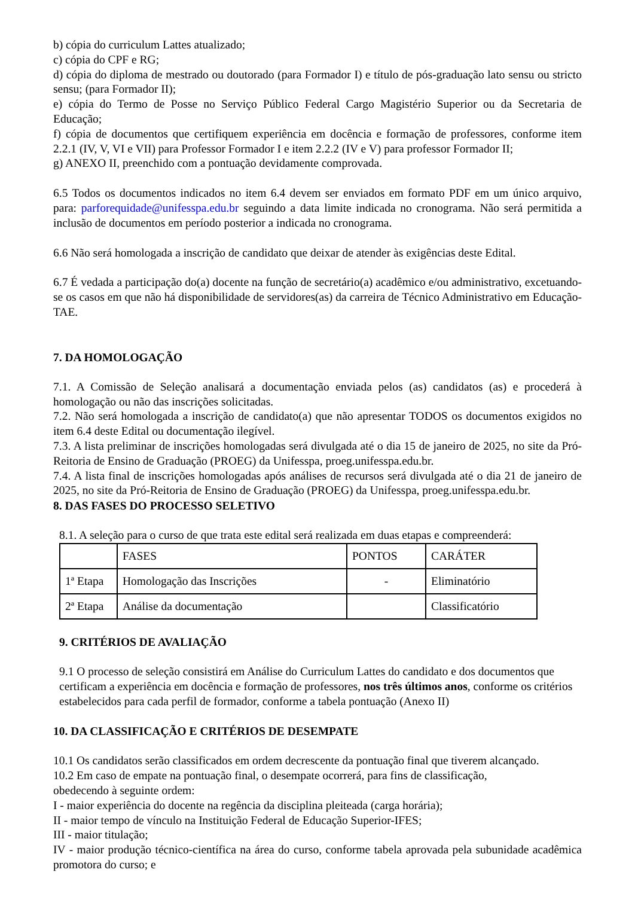b) cópia do curriculum Lattes atualizado;
c) cópia do CPF e RG;
d) cópia do diploma de mestrado ou doutorado (para Formador I) e título de pós-graduação lato sensu ou stricto sensu; (para Formador II);
e) cópia do Termo de Posse no Serviço Público Federal Cargo Magistério Superior ou da Secretaria de Educação;
f) cópia de documentos que certifiquem experiência em docência e formação de professores, conforme item 2.2.1 (IV, V, VI e VII) para Professor Formador I e item 2.2.2 (IV e V) para professor Formador II;
g) ANEXO II, preenchido com a pontuação devidamente comprovada.
6.5 Todos os documentos indicados no item 6.4 devem ser enviados em formato PDF em um único arquivo, para: parforequidade@unifesspa.edu.br seguindo a data limite indicada no cronograma. Não será permitida a inclusão de documentos em período posterior a indicada no cronograma.
6.6 Não será homologada a inscrição de candidato que deixar de atender às exigências deste Edital.
6.7 É vedada a participação do(a) docente na função de secretário(a) acadêmico e/ou administrativo, excetuando-se os casos em que não há disponibilidade de servidores(as) da carreira de Técnico Administrativo em Educação-TAE.
7. DA HOMOLOGAÇÃO
7.1. A Comissão de Seleção analisará a documentação enviada pelos (as) candidatos (as) e procederá à homologação ou não das inscrições solicitadas.
7.2. Não será homologada a inscrição de candidato(a) que não apresentar TODOS os documentos exigidos no item 6.4 deste Edital ou documentação ilegível.
7.3. A lista preliminar de inscrições homologadas será divulgada até o dia 15 de janeiro de 2025, no site da Pró-Reitoria de Ensino de Graduação (PROEG) da Unifesspa, proeg.unifesspa.edu.br.
7.4. A lista final de inscrições homologadas após análises de recursos será divulgada até o dia 21 de janeiro de 2025, no site da Pró-Reitoria de Ensino de Graduação (PROEG) da Unifesspa, proeg.unifesspa.edu.br.
8. DAS FASES DO PROCESSO SELETIVO
8.1. A seleção para o curso de que trata este edital será realizada em duas etapas e compreenderá:
| | FASES | PONTOS | CARÁTER |
| 1ª Etapa | Homologação das Inscrições | - | Eliminatório |
| 2ª Etapa | Análise da documentação | | Classificatório |
9. CRITÉRIOS DE AVALIAÇÃO
9.1 O processo de seleção consistirá em Análise do Curriculum Lattes do candidato e dos documentos que certificam a experiência em docência e formação de professores, nos três últimos anos, conforme os critérios estabelecidos para cada perfil de formador, conforme a tabela pontuação (Anexo II)
10. DA CLASSIFICAÇÃO E CRITÉRIOS DE DESEMPATE
10.1 Os candidatos serão classificados em ordem decrescente da pontuação final que tiverem alcançado.
10.2 Em caso de empate na pontuação final, o desempate ocorrerá, para fins de classificação,
obedecendo à seguinte ordem:
I - maior experiência do docente na regência da disciplina pleiteada (carga horária);
II - maior tempo de vínculo na Instituição Federal de Educação Superior-IFES;
III - maior titulação;
IV - maior produção técnico-científica na área do curso, conforme tabela aprovada pela subunidade acadêmica promotora do curso; e